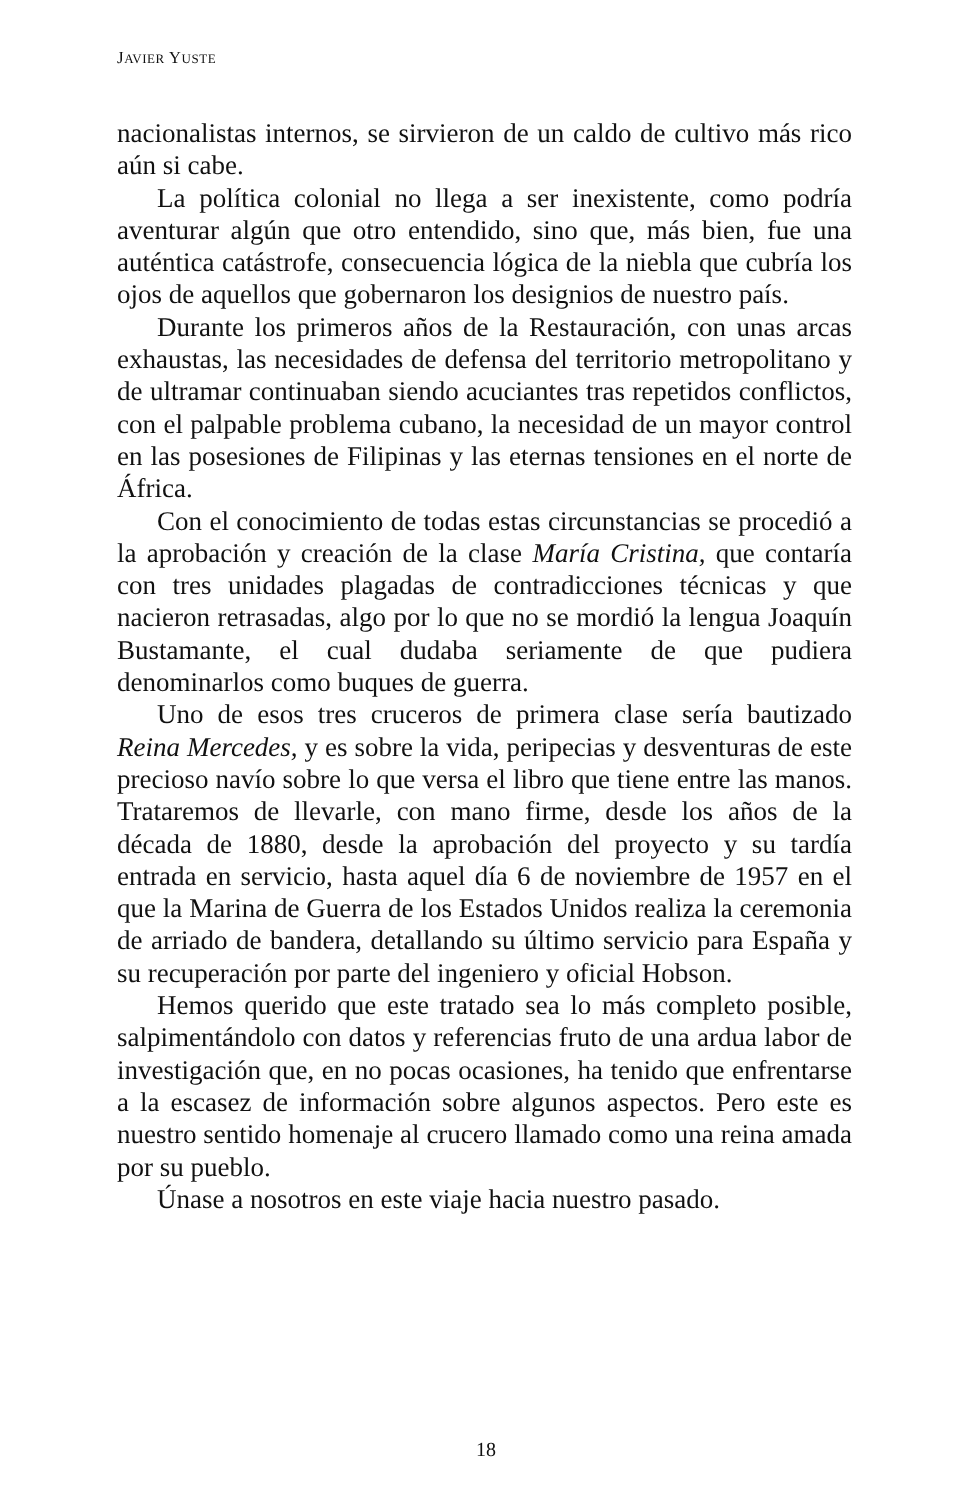JAVIER YUSTE
nacionalistas internos, se sirvieron de un caldo de cultivo más rico aún si cabe.
La política colonial no llega a ser inexistente, como podría aventurar algún que otro entendido, sino que, más bien, fue una auténtica catástrofe, consecuencia lógica de la niebla que cubría los ojos de aquellos que gobernaron los designios de nuestro país.
Durante los primeros años de la Restauración, con unas arcas exhaustas, las necesidades de defensa del territorio metropolitano y de ultramar continuaban siendo acuciantes tras repetidos conflictos, con el palpable problema cubano, la necesidad de un mayor control en las posesiones de Filipinas y las eternas tensiones en el norte de África.
Con el conocimiento de todas estas circunstancias se procedió a la aprobación y creación de la clase María Cristina, que contaría con tres unidades plagadas de contradicciones técnicas y que nacieron retrasadas, algo por lo que no se mordió la lengua Joaquín Bustamante, el cual dudaba seriamente de que pudiera denominarlos como buques de guerra.
Uno de esos tres cruceros de primera clase sería bautizado Reina Mercedes, y es sobre la vida, peripecias y desventuras de este precioso navío sobre lo que versa el libro que tiene entre las manos. Trataremos de llevarle, con mano firme, desde los años de la década de 1880, desde la aprobación del proyecto y su tardía entrada en servicio, hasta aquel día 6 de noviembre de 1957 en el que la Marina de Guerra de los Estados Unidos realiza la ceremonia de arriado de bandera, detallando su último servicio para España y su recuperación por parte del ingeniero y oficial Hobson.
Hemos querido que este tratado sea lo más completo posible, salpimentándolo con datos y referencias fruto de una ardua labor de investigación que, en no pocas ocasiones, ha tenido que enfrentarse a la escasez de información sobre algunos aspectos. Pero este es nuestro sentido homenaje al crucero llamado como una reina amada por su pueblo.
Únase a nosotros en este viaje hacia nuestro pasado.
18